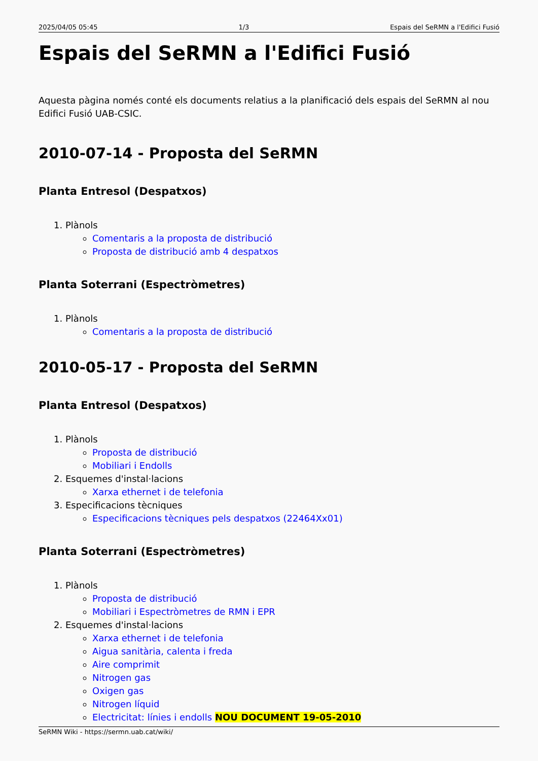2025/04/05 05:45 1/3 Espais del SeRMN a l'Edifici Fusió
Espais del SeRMN a l'Edifici Fusió
Aquesta pàgina només conté els documents relatius a la planificació dels espais del SeRMN al nou Edifici Fusió UAB-CSIC.
2010-07-14 - Proposta del SeRMN
Planta Entresol (Despatxos)
1. Plànols
Comentaris a la proposta de distribució
Proposta de distribució amb 4 despatxos
Planta Soterrani (Espectròmetres)
1. Plànols
Comentaris a la proposta de distribució
2010-05-17 - Proposta del SeRMN
Planta Entresol (Despatxos)
1. Plànols
Proposta de distribució
Mobiliari i Endolls
2. Esquemes d'instal·lacions
Xarxa ethernet i de telefonia
3. Especificacions tècniques
Especificacions tècniques pels despatxos (22464Xx01)
Planta Soterrani (Espectròmetres)
1. Plànols
Proposta de distribució
Mobiliari i Espectròmetres de RMN i EPR
2. Esquemes d'instal·lacions
Xarxa ethernet i de telefonia
Aigua sanitària, calenta i freda
Aire comprimit
Nitrogen gas
Oxigen gas
Nitrogen líquid
Electricitat: línies i endolls NOU DOCUMENT 19-05-2010
SeRMN Wiki - https://sermn.uab.cat/wiki/